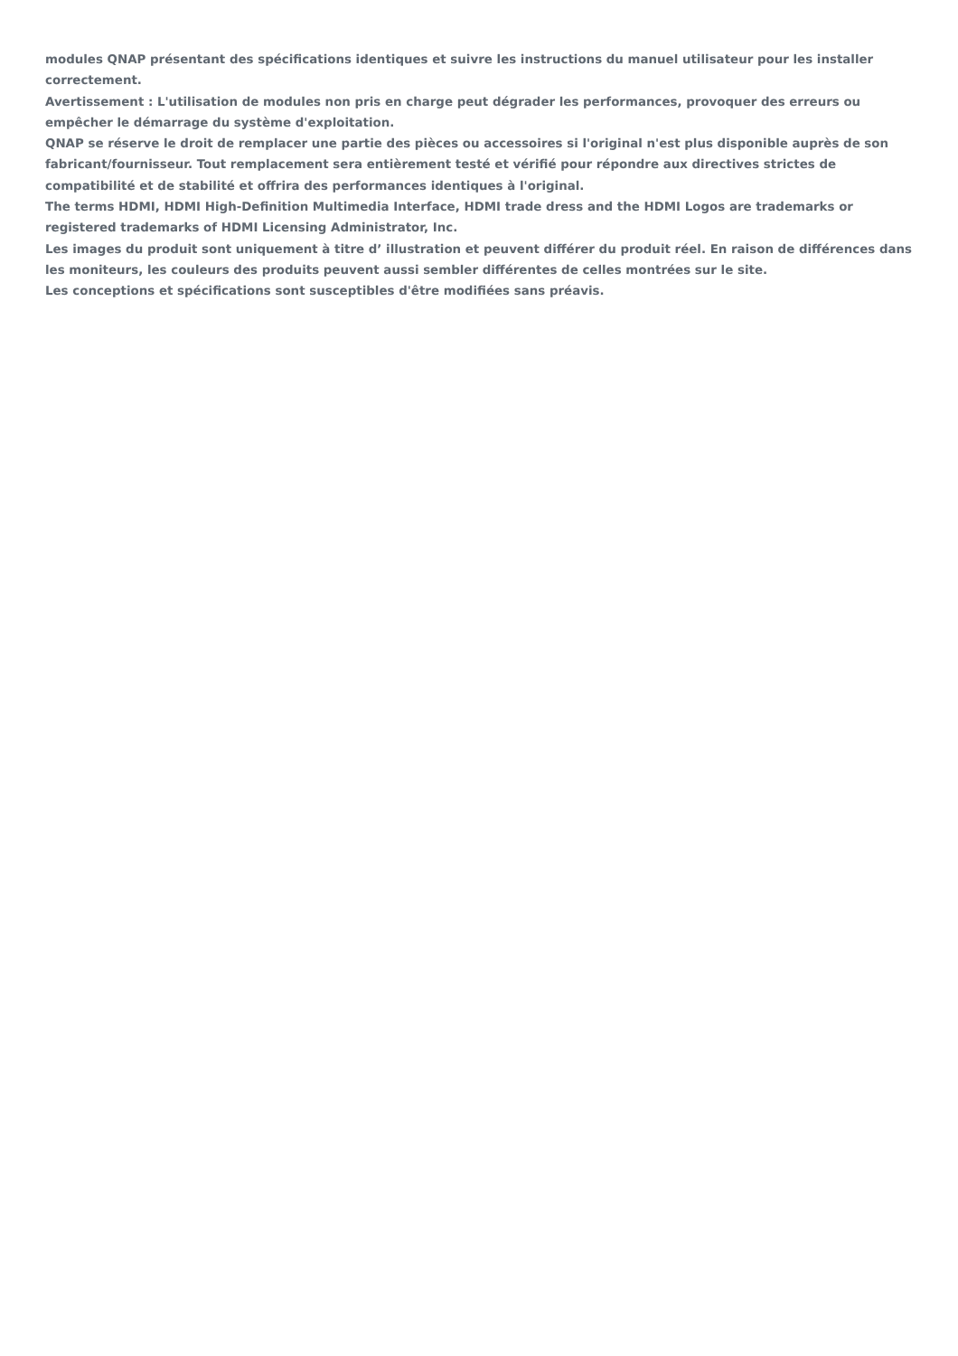modules QNAP présentant des spécifications identiques et suivre les instructions du manuel utilisateur pour les installer correctement.
Avertissement : L'utilisation de modules non pris en charge peut dégrader les performances, provoquer des erreurs ou empêcher le démarrage du système d'exploitation.
QNAP se réserve le droit de remplacer une partie des pièces ou accessoires si l'original n'est plus disponible auprès de son fabricant/fournisseur. Tout remplacement sera entièrement testé et vérifié pour répondre aux directives strictes de compatibilité et de stabilité et offrira des performances identiques à l'original.
The terms HDMI, HDMI High-Definition Multimedia Interface, HDMI trade dress and the HDMI Logos are trademarks or registered trademarks of HDMI Licensing Administrator, Inc.
Les images du produit sont uniquement à titre d’ illustration et peuvent différer du produit réel. En raison de différences dans les moniteurs, les couleurs des produits peuvent aussi sembler différentes de celles montrées sur le site.
Les conceptions et spécifications sont susceptibles d'être modifiées sans préavis.